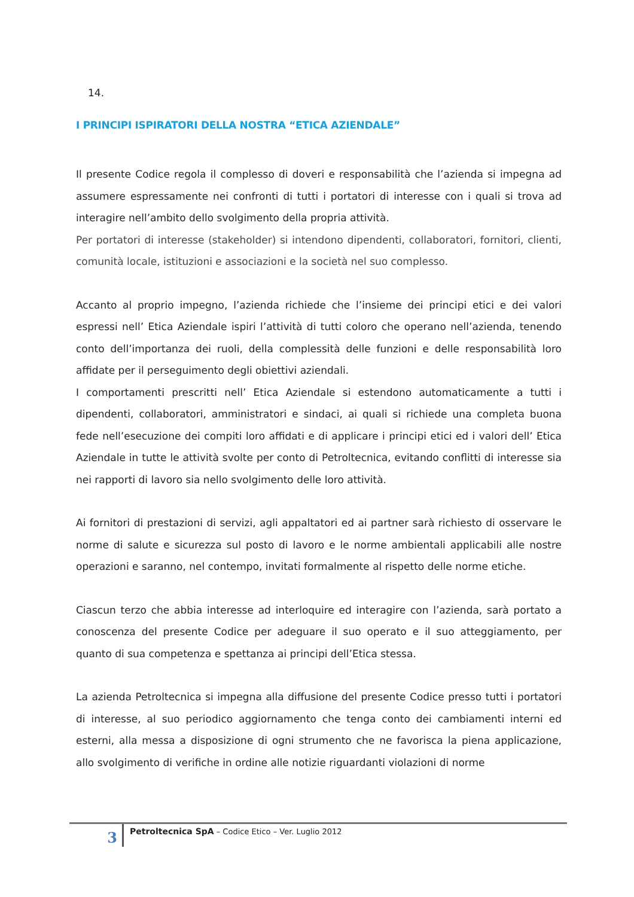14.
I PRINCIPI ISPIRATORI DELLA NOSTRA “ETICA AZIENDALE”
Il presente Codice regola il complesso di doveri e responsabilità che l’azienda si impegna ad assumere espressamente nei confronti di tutti i portatori di interesse con i quali si trova ad interagire nell’ambito dello svolgimento della propria attività.
Per portatori di interesse (stakeholder) si intendono dipendenti, collaboratori, fornitori, clienti, comunità locale, istituzioni e associazioni e la società nel suo complesso.
Accanto al proprio impegno, l’azienda richiede che l’insieme dei principi etici e dei valori espressi nell’ Etica Aziendale ispiri l’attività di tutti coloro che operano nell’azienda, tenendo conto dell’importanza dei ruoli, della complessità delle funzioni e delle responsabilità loro affidate per il perseguimento degli obiettivi aziendali.
I comportamenti prescritti nell’ Etica Aziendale si estendono automaticamente a tutti i dipendenti, collaboratori, amministratori e sindaci, ai quali si richiede una completa buona fede nell’esecuzione dei compiti loro affidati e di applicare i principi etici ed i valori dell’ Etica Aziendale in tutte le attività svolte per conto di Petroltecnica, evitando conflitti di interesse sia nei rapporti di lavoro sia nello svolgimento delle loro attività.
Ai fornitori di prestazioni di servizi, agli appaltatori ed ai partner sarà richiesto di osservare le norme di salute e sicurezza sul posto di lavoro e le norme ambientali applicabili alle nostre operazioni e saranno, nel contempo, invitati formalmente al rispetto delle norme etiche.
Ciascun terzo che abbia interesse ad interloquire ed interagire con l’azienda, sarà portato a conoscenza del presente Codice per adeguare il suo operato e il suo atteggiamento, per quanto di sua competenza e spettanza ai principi dell’Etica stessa.
La azienda Petroltecnica si impegna alla diffusione del presente Codice presso tutti i portatori di interesse, al suo periodico aggiornamento che tenga conto dei cambiamenti interni ed esterni, alla messa a disposizione di ogni strumento che ne favorisca la piena applicazione, allo svolgimento di verifiche in ordine alle notizie riguardanti violazioni di norme
3
Petroltecnica SpA – Codice Etico – Ver. Luglio 2012